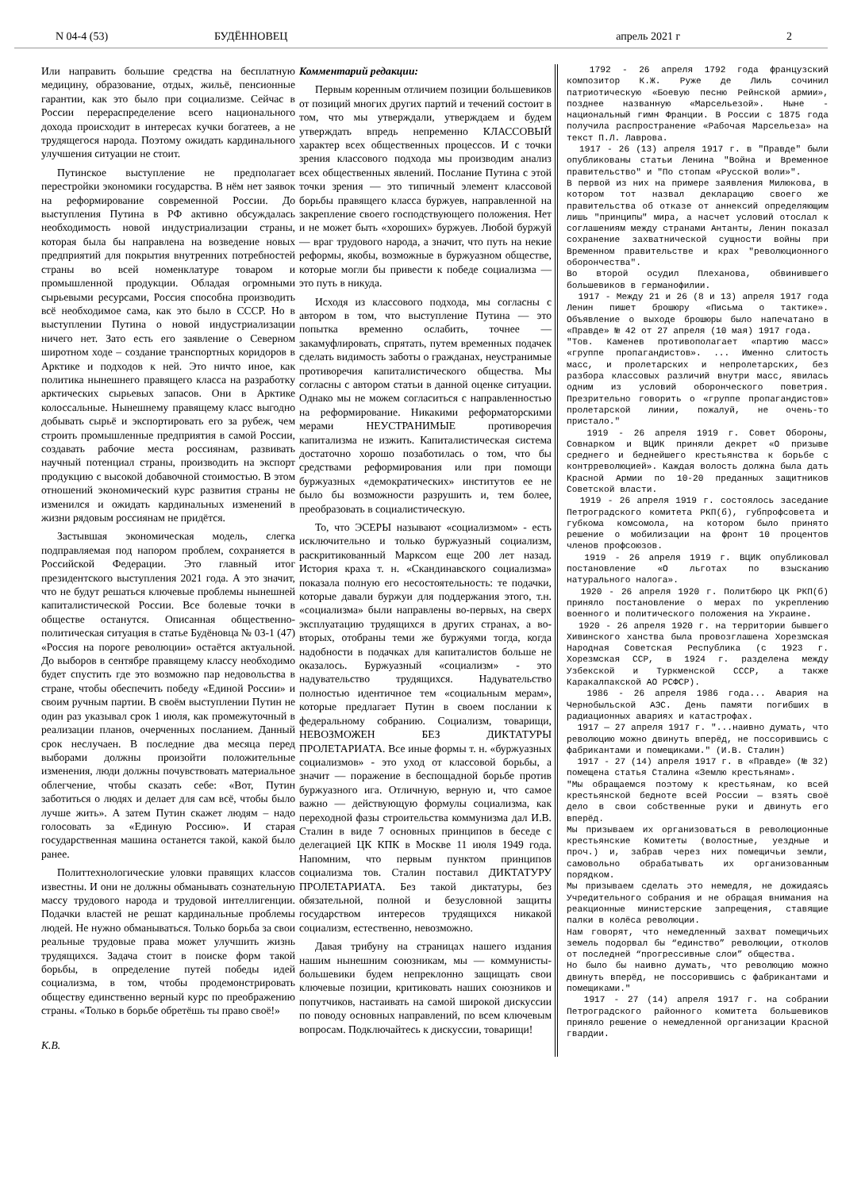N 04-4 (53) БУДЁННОВЕЦ апрель 2021 г 2
Или направить большие средства на бесплатную медицину, образование, отдых, жильё, пенсионные гарантии, как это было при социализме. Сейчас в России перераспределение всего национального дохода происходит в интересах кучки богатеев, а не трудящегося народа. Поэтому ожидать кардинального улучшения ситуации не стоит.
Путинское выступление не предполагает перестройки экономики государства. В нём нет заявок на реформирование современной России. До выступления Путина в РФ активно обсуждалась необходимость новой индустриализации страны, которая была бы направлена на возведение новых предприятий для покрытия внутренних потребностей страны во всей номенклатуре товаром и промышленной продукции. Обладая огромными сырьевыми ресурсами, Россия способна производить всё необходимое сама, как это было в СССР. Но в выступлении Путина о новой индустриализации ничего нет. Зато есть его заявление о Северном широтном ходе – создание транспортных коридоров в Арктике и подходов к ней. Это ничто иное, как политика нынешнего правящего класса на разработку арктических сырьевых запасов. Они в Арктике колоссальные. Нынешнему правящему класс выгодно добывать сырьё и экспортировать его за рубеж, чем строить промышленные предприятия в самой России, создавать рабочие места россиянам, развивать научный потенциал страны, производить на экспорт продукцию с высокой добавочной стоимостью. В этом отношений экономический курс развития страны не изменился и ожидать кардинальных изменений в жизни рядовым россиянам не придётся.
Застывшая экономическая модель, слегка подправляемая под напором проблем, сохраняется в Российской Федерации. Это главный итог президентского выступления 2021 года. А это значит, что не будут решаться ключевые проблемы нынешней капиталистической России. Все болевые точки в обществе останутся. Описанная общественно-политическая ситуация в статье Будёновца № 03-1 (47) «Россия на пороге революции» остаётся актуальной. До выборов в сентябре правящему классу необходимо будет спустить где это возможно пар недовольства в стране, чтобы обеспечить победу «Единой России» и своим ручным партии. В своём выступлении Путин не один раз указывал срок 1 июля, как промежуточный в реализации планов, очерченных посланием. Данный срок неслучаен. В последние два месяца перед выборами должны произойти положительные изменения, люди должны почувствовать материальное облегчение, чтобы сказать себе: «Вот, Путин заботиться о людях и делает для сам всё, чтобы было лучше жить». А затем Путин скажет людям – надо голосовать за «Единую Россию». И старая государственная машина останется такой, какой было ранее.
Политтехнологические уловки правящих классов известны. И они не должны обманывать сознательную массу трудового народа и трудовой интеллигенции. Подачки властей не решат кардинальные проблемы людей. Не нужно обманываться. Только борьба за свои реальные трудовые права может улучшить жизнь трудящихся. Задача стоит в поиске форм такой борьбы, в определение путей победы идей социализма, в том, чтобы продемонстрировать обществу единственно верный курс по преображению страны. «Только в борьбе обретёшь ты право своё!»
К.В.
Комментарий редакции:
Первым коренным отличием позиции большевиков от позиций многих других партий и течений состоит в том, что мы утверждали, утверждаем и будем утверждать впредь непременно КЛАССОВЫЙ характер всех общественных процессов. И с точки зрения классового подхода мы производим анализ всех общественных явлений. Послание Путина с этой точки зрения — это типичный элемент классовой борьбы правящего класса буржуев, направленной на закрепление своего господствующего положения. Нет и не может быть «хороших» буржуев. Любой буржуй — враг трудового народа, а значит, что путь на некие реформы, якобы, возможные в буржуазном обществе, которые могли бы привести к победе социализма — это путь в никуда.
Исходя из классового подхода, мы согласны с автором в том, что выступление Путина — это попытка временно ослабить, точнее — закамуфлировать, спрятать, путем временных подачек сделать видимость заботы о гражданах, неустранимые противоречия капиталистического общества. Мы согласны с автором статьи в данной оценке ситуации. Однако мы не можем согласиться с направленностью на реформирование. Никакими реформаторскими мерами НЕУСТРАНИМЫЕ противоречия капитализма не изжить. Капиталистическая система достаточно хорошо позаботилась о том, что бы средствами реформирования или при помощи буржуазных «демократических» институтов ее не было бы возможности разрушить и, тем более, преобразовать в социалистическую.
То, что ЭСЕРЫ называют «социализмом» - есть исключительно и только буржуазный социализм, раскритикованный Марксом еще 200 лет назад. История краха т. н. «Скандинавского социализма» показала полную его несостоятельность: те подачки, которые давали буржуи для поддержания этого, т.н. «социализма» были направлены во-первых, на сверх эксплуатацию трудящихся в других странах, а во-вторых, отобраны теми же буржуями тогда, когда надобности в подачках для капиталистов больше не оказалось. Буржуазный «социализм» - это надувательство трудящихся. Надувательство полностью идентичное тем «социальным мерам», которые предлагает Путин в своем послании к федеральному собранию. Социализм, товарищи, НЕВОЗМОЖЕН БЕЗ ДИКТАТУРЫ ПРОЛЕТАРИАТА. Все иные формы т. н. «буржуазных социализмов» - это уход от классовой борьбы, а значит — поражение в беспощадной борьбе против буржуазного ига. Отличную, верную и, что самое важно — действующую формулы социализма, как переходной фазы строительства коммунизма дал И.В. Сталин в виде 7 основных принципов в беседе с делегацией ЦК КПК в Москве 11 июля 1949 года. Напомним, что первым пунктом принципов социализма тов. Сталин поставил ДИКТАТУРУ ПРОЛЕТАРИАТА. Без такой диктатуры, без обязательной, полной и безусловной защиты государством интересов трудящихся никакой социализм, естественно, невозможно.
Давая трибуну на страницах нашего издания нашим нынешним союзникам, мы — коммунисты-большевики будем непреклонно защищать свои ключевые позиции, критиковать наших союзников и попутчиков, настаивать на самой широкой дискуссии по поводу основных направлений, по всем ключевым вопросам. Подключайтесь к дискуссии, товарищи!
1792 - 26 апреля 1792 года французский композитор К.Ж. Руже де Лиль сочинил патриотическую «Боевую песню Рейнской армии», позднее названную «Марсельезой». Ныне - национальный гимн Франции. В России с 1875 года получила распространение «Рабочая Марсельеза» на текст П.Л. Лаврова.
1917 - 26 (13) апреля 1917 г. в "Правде" были опубликованы статьи Ленина "Война и Временное правительство" и "По стопам «Русской воли»".
В первой из них на примере заявления Милюкова, в котором тот назвал декларацию своего же правительства об отказе от аннексий определяющим лишь "принципы" мира, а насчет условий отослал к соглашениям между странами Антанты, Ленин показал сохранение захватнической сущности войны при Временном правительстве и крах "революционного оборончества".
Во второй осудил Плеханова, обвинившего большевиков в германофилии.
1917 - Между 21 и 26 (8 и 13) апреля 1917 года Ленин пишет брошюру «Письма о тактике». Объявление о выходе брошюры было напечатано в «Правде» № 42 от 27 апреля (10 мая) 1917 года.
"Тов. Каменев противополагает «партию масс» «группе пропагандистов». ... Именно слитость масс, и пролетарских и непролетарских, без разбора классовых различий внутри масс, явилась одним из условий оборонческого поветрия. Презрительно говорить о «группе пропагандистов» пролетарской линии, пожалуй, не очень-то пристало."
1919 - 26 апреля 1919 г. Совет Обороны, Совнарком и ВЦИК приняли декрет «О призыве среднего и беднейшего крестьянства к борьбе с контрреволюцией». Каждая волость должна была дать Красной Армии по 10-20 преданных защитников Советской власти.
1919 - 26 апреля 1919 г. состоялось заседание Петроградского комитета РКП(б), губпрофсовета и губкома комсомола, на котором было принято решение о мобилизации на фронт 10 процентов членов профсоюзов.
1919 - 26 апреля 1919 г. ВЦИК опубликовал постановление «О льготах по взысканию натурального налога».
1920 - 26 апреля 1920 г. Политбюро ЦК РКП(б) приняло постановление о мерах по укреплению военного и политического положения на Украине.
1920 - 26 апреля 1920 г. на территории бывшего Хивинского ханства была провозглашена Хорезмская Народная Советская Республика (с 1923 г. Хорезмская ССР, в 1924 г. разделена между Узбекской и Туркменской СССР, а также Каракалпакской АО РСФСР).
1986 - 26 апреля 1986 года... Авария на Чернобыльской АЭС. День памяти погибших в радиационных авариях и катастрофах.
1917 — 27 апреля 1917 г. "...наивно думать, что революцию можно двинуть вперёд, не поссорившись с фабрикантами и помещиками." (И.В. Сталин)
1917 - 27 (14) апреля 1917 г. в «Правде» (№ 32) помещена статья Сталина «Землю крестьянам».
"Мы обращаемся поэтому к крестьянам, ко всей крестьянской бедноте всей России — взять своё дело в свои собственные руки и двинуть его вперёд.
Мы призываем их организоваться в революционные крестьянские Комитеты (волостные, уездные и проч.) и, забрав через них помещичьи земли, самовольно обрабатывать их организованным порядком.
Мы призываем сделать это немедля, не дожидаясь Учредительного собрания и не обращая внимания на реакционные министерские запрещения, ставящие палки в колёса революции.
Нам говорят, что немедленный захват помещичьих земель подорвал бы “единство” революции, отколов от последней “прогрессивные слои” общества.
Но было бы наивно думать, что революцию можно двинуть вперёд, не поссорившись с фабрикантами и помещиками."
1917 - 27 (14) апреля 1917 г. на собрании Петроградского районного комитета большевиков приняло решение о немедленной организации Красной гвардии.